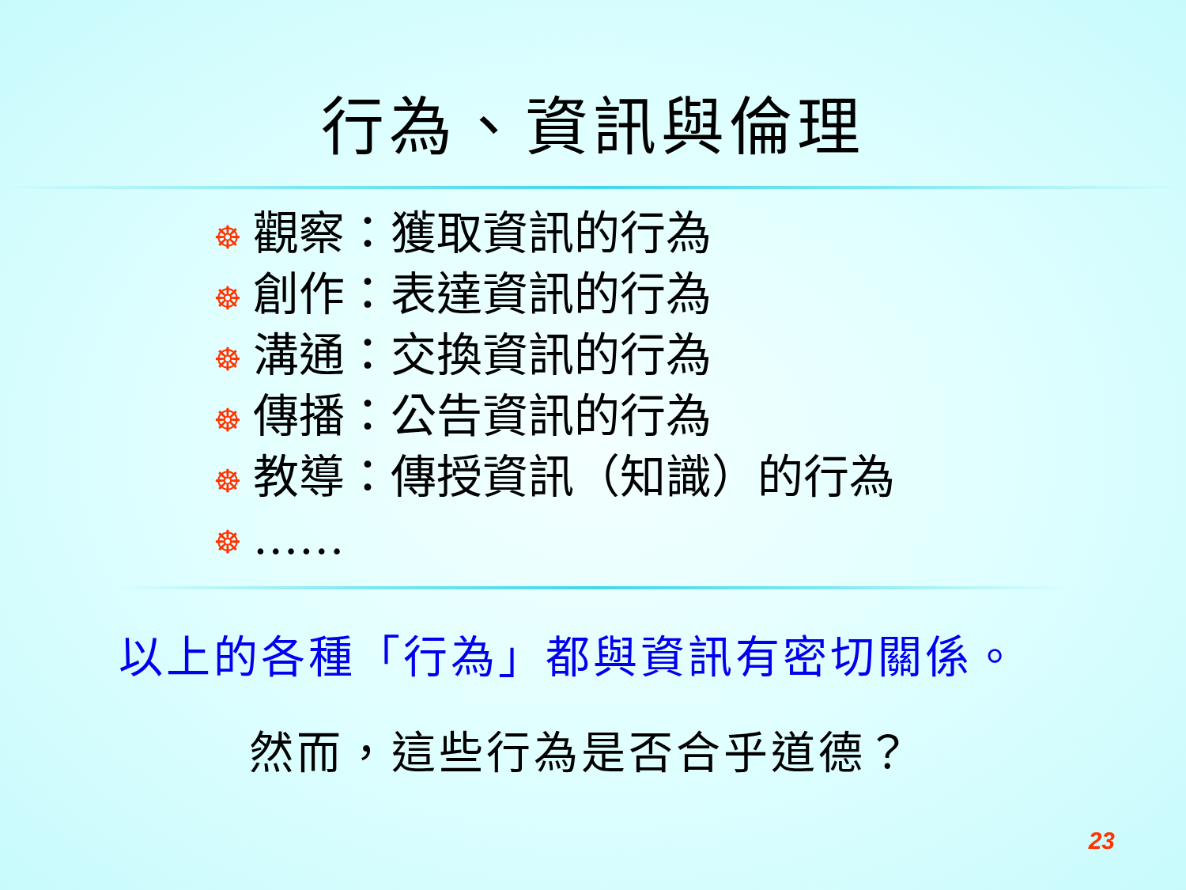行為、資訊與倫理
☸ 觀察：獲取資訊的行為
☸ 創作：表達資訊的行為
☸ 溝通：交換資訊的行為
☸ 傳播：公告資訊的行為
☸ 教導：傳授資訊（知識）的行為
☸ ……
以上的各種「行為」都與資訊有密切關係。
然而，這些行為是否合乎道德？
23